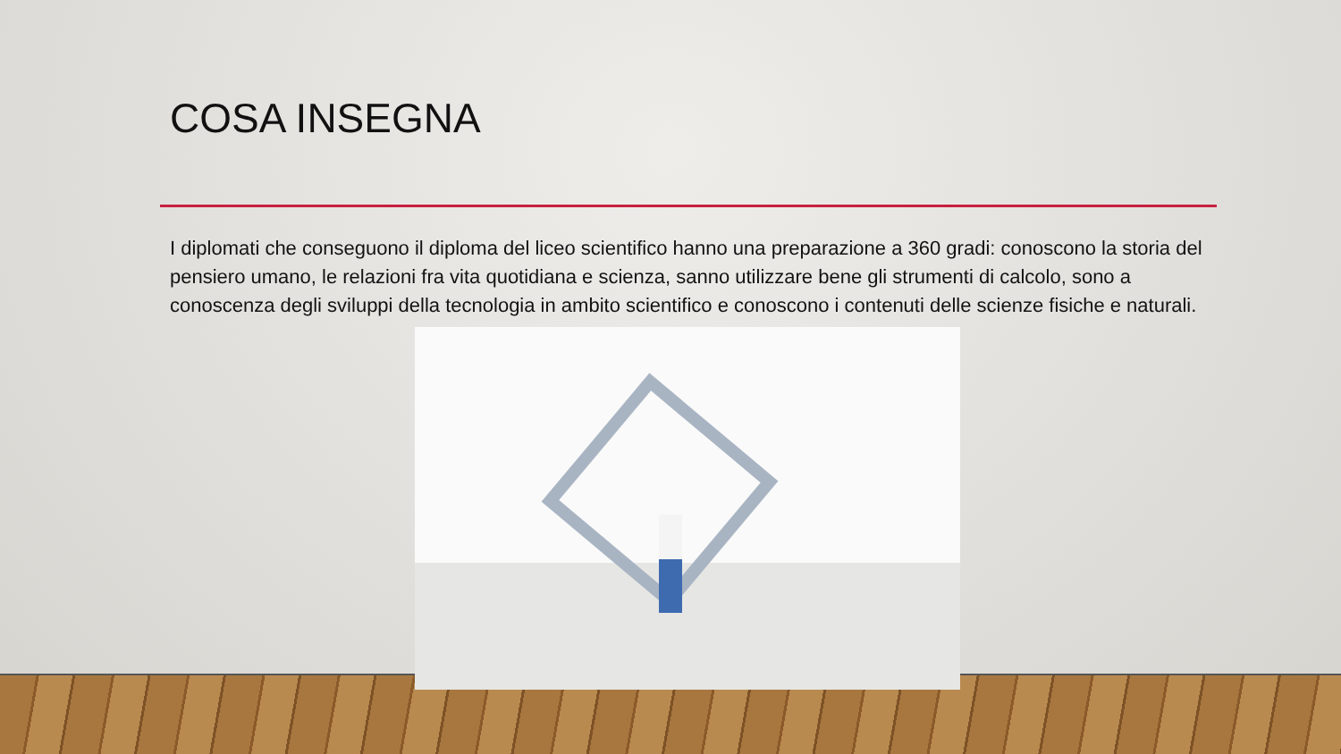COSA INSEGNA
I diplomati che conseguono il diploma del liceo scientifico hanno una preparazione a 360 gradi: conoscono la storia del pensiero umano, le relazioni fra vita quotidiana e scienza, sanno utilizzare bene gli strumenti di calcolo, sono a conoscenza degli sviluppi della tecnologia in ambito scientifico e conoscono i contenuti delle scienze fisiche e naturali.